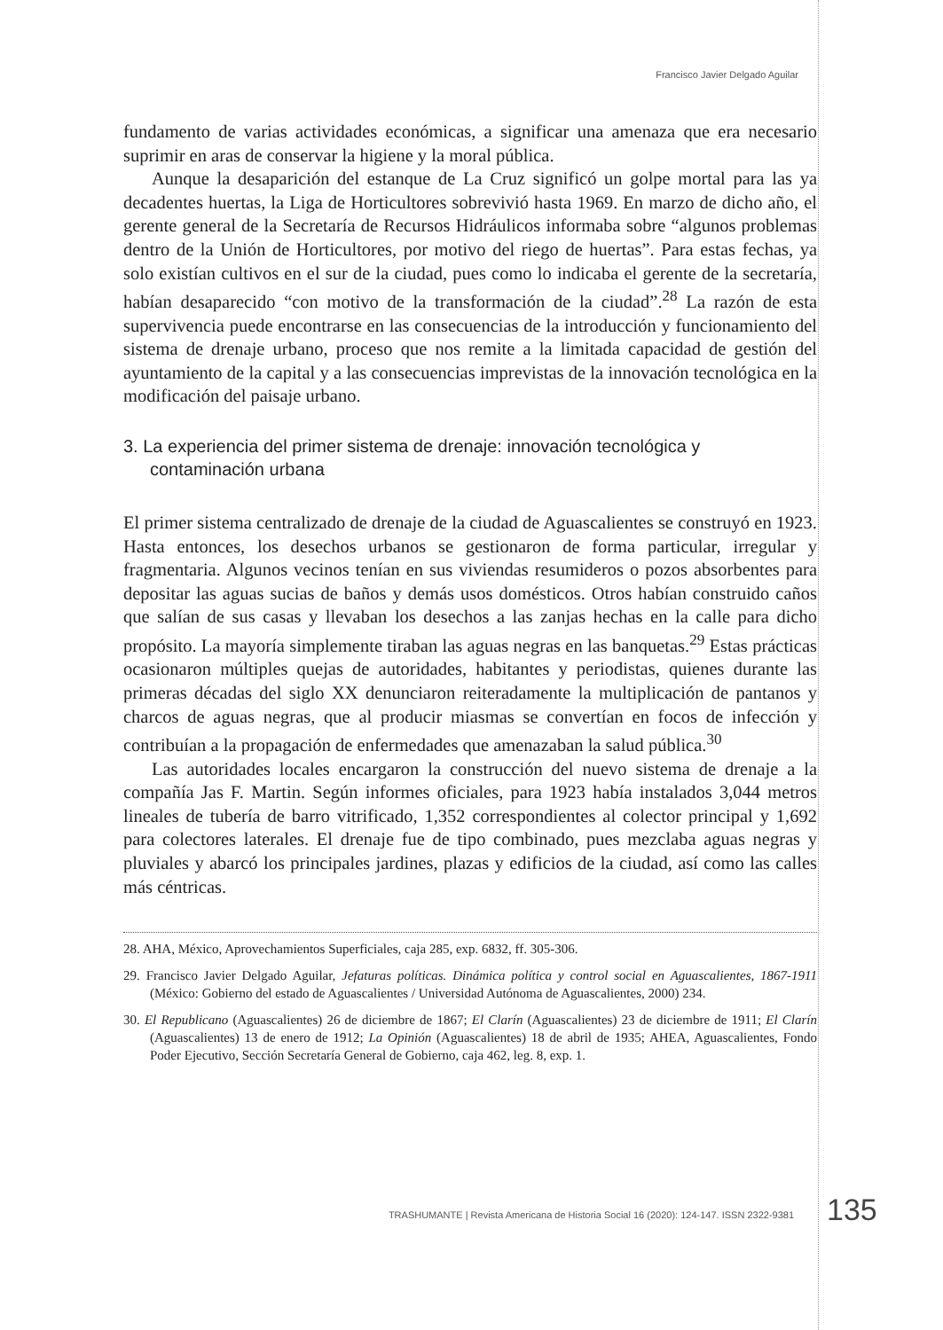Francisco Javier Delgado Aguilar
fundamento de varias actividades económicas, a significar una amenaza que era necesario suprimir en aras de conservar la higiene y la moral pública.
Aunque la desaparición del estanque de La Cruz significó un golpe mortal para las ya decadentes huertas, la Liga de Horticultores sobrevivió hasta 1969. En marzo de dicho año, el gerente general de la Secretaría de Recursos Hidráulicos informaba sobre “algunos problemas dentro de la Unión de Horticultores, por motivo del riego de huertas”. Para estas fechas, ya solo existían cultivos en el sur de la ciudad, pues como lo indicaba el gerente de la secretaría, habían desaparecido “con motivo de la transformación de la ciudad”.<sup>28</sup> La razón de esta supervivencia puede encontrarse en las consecuencias de la introducción y funcionamiento del sistema de drenaje urbano, proceso que nos remite a la limitada capacidad de gestión del ayuntamiento de la capital y a las consecuencias imprevistas de la innovación tecnológica en la modificación del paisaje urbano.
3. La experiencia del primer sistema de drenaje: innovación tecnológica y contaminación urbana
El primer sistema centralizado de drenaje de la ciudad de Aguascalientes se construyó en 1923. Hasta entonces, los desechos urbanos se gestionaron de forma particular, irregular y fragmentaria. Algunos vecinos tenían en sus viviendas resumideros o pozos absorbentes para depositar las aguas sucias de baños y demás usos domésticos. Otros habían construido caños que salían de sus casas y llevaban los desechos a las zanjas hechas en la calle para dicho propósito. La mayoría simplemente tiraban las aguas negras en las banquetas.<sup>29</sup> Estas prácticas ocasionaron múltiples quejas de autoridades, habitantes y periodistas, quienes durante las primeras décadas del siglo XX denunciaron reiteradamente la multiplicación de pantanos y charcos de aguas negras, que al producir miasmas se convertían en focos de infección y contribuían a la propagación de enfermedades que amenazaban la salud pública.<sup>30</sup>
Las autoridades locales encargaron la construcción del nuevo sistema de drenaje a la compañía Jas F. Martin. Según informes oficiales, para 1923 había instalados 3,044 metros lineales de tubería de barro vitrificado, 1,352 correspondientes al colector principal y 1,692 para colectores laterales. El drenaje fue de tipo combinado, pues mezclaba aguas negras y pluviales y abarcó los principales jardines, plazas y edificios de la ciudad, así como las calles más céntricas.
28. AHA, México, Aprovechamientos Superficiales, caja 285, exp. 6832, ff. 305-306.
29. Francisco Javier Delgado Aguilar, Jefaturas políticas. Dinámica política y control social en Aguascalientes, 1867-1911 (México: Gobierno del estado de Aguascalientes / Universidad Autónoma de Aguascalientes, 2000) 234.
30. El Republicano (Aguascalientes) 26 de diciembre de 1867; El Clarín (Aguascalientes) 23 de diciembre de 1911; El Clarín (Aguascalientes) 13 de enero de 1912; La Opinión (Aguascalientes) 18 de abril de 1935; AHEA, Aguascalientes, Fondo Poder Ejecutivo, Sección Secretaría General de Gobierno, caja 462, leg. 8, exp. 1.
TRASHUMANTE | Revista Americana de Historia Social 16 (2020): 124-147. ISSN 2322-9381 135